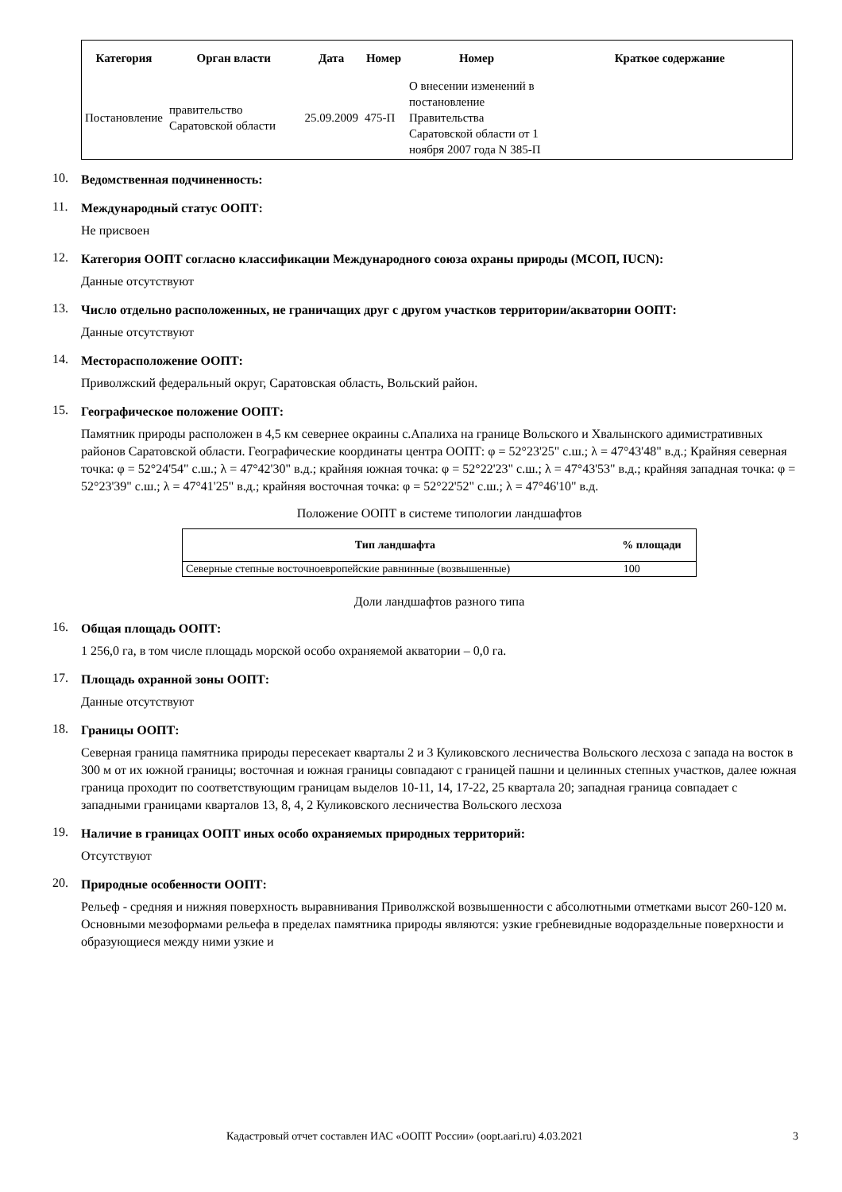| Категория | Орган власти | Дата | Номер | Номер | Краткое содержание |
| --- | --- | --- | --- | --- | --- |
| Постановление | правительство Саратовской области | 25.09.2009 | 475-П | О внесении изменений в постановление Правительства Саратовской области от 1 ноября 2007 года N 385-П | |
10.
Ведомственная подчиненность:
11.
Международный статус ООПТ:
Не присвоен
12.
Категория ООПТ согласно классификации Международного союза охраны природы (МСОП, IUCN):
Данные отсутствуют
13.
Число отдельно расположенных, не граничащих друг с другом участков территории/акватории ООПТ:
Данные отсутствуют
14.
Месторасположение ООПТ:
Приволжский федеральный округ, Саратовская область, Вольский район.
15.
Географическое положение ООПТ:
Памятник природы расположен в 4,5 км севернее окраины с.Апалиха на границе Вольского и Хвалынского адимистративных районов Саратовской области. Географические координаты центра ООПТ: φ = 52°23'25" с.ш.; λ = 47°43'48" в.д.; Крайняя северная точка: φ = 52°24'54" с.ш.; λ = 47°42'30" в.д.; крайняя южная точка: φ = 52°22'23" с.ш.; λ = 47°43'53" в.д.; крайняя западная точка: φ = 52°23'39" с.ш.; λ = 47°41'25" в.д.; крайняя восточная точка: φ = 52°22'52" с.ш.; λ = 47°46'10" в.д.
Положение ООПТ в системе типологии ландшафтов
| Тип ландшафта | % площади |
| --- | --- |
| Северные степные восточноевропейские равнинные (возвышенные) | 100 |
Доли ландшафтов разного типа
16.
Общая площадь ООПТ:
1 256,0 га, в том числе площадь морской особо охраняемой акватории – 0,0 га.
17.
Площадь охранной зоны ООПТ:
Данные отсутствуют
18.
Границы ООПТ:
Северная граница памятника природы пересекает кварталы 2 и 3 Куликовского лесничества Вольского лесхоза с запада на восток в 300 м от их южной границы; восточная и южная границы совпадают с границей пашни и целинных степных участков, далее южная граница проходит по соответствующим границам выделов 10-11, 14, 17-22, 25 квартала 20; западная граница совпадает с западными границами кварталов 13, 8, 4, 2 Куликовского лесничества Вольского лесхоза
19.
Наличие в границах ООПТ иных особо охраняемых природных территорий:
Отсутствуют
20.
Природные особенности ООПТ:
Рельеф - средняя и нижняя поверхность выравнивания Приволжской возвышенности с абсолютными отметками высот 260-120 м. Основными мезоформами рельефа в пределах памятника природы являются: узкие гребневидные водораздельные поверхности и образующиеся между ними узкие и
Кадастровый отчет составлен ИАС «ООПТ России» (oopt.aari.ru) 4.03.2021 3